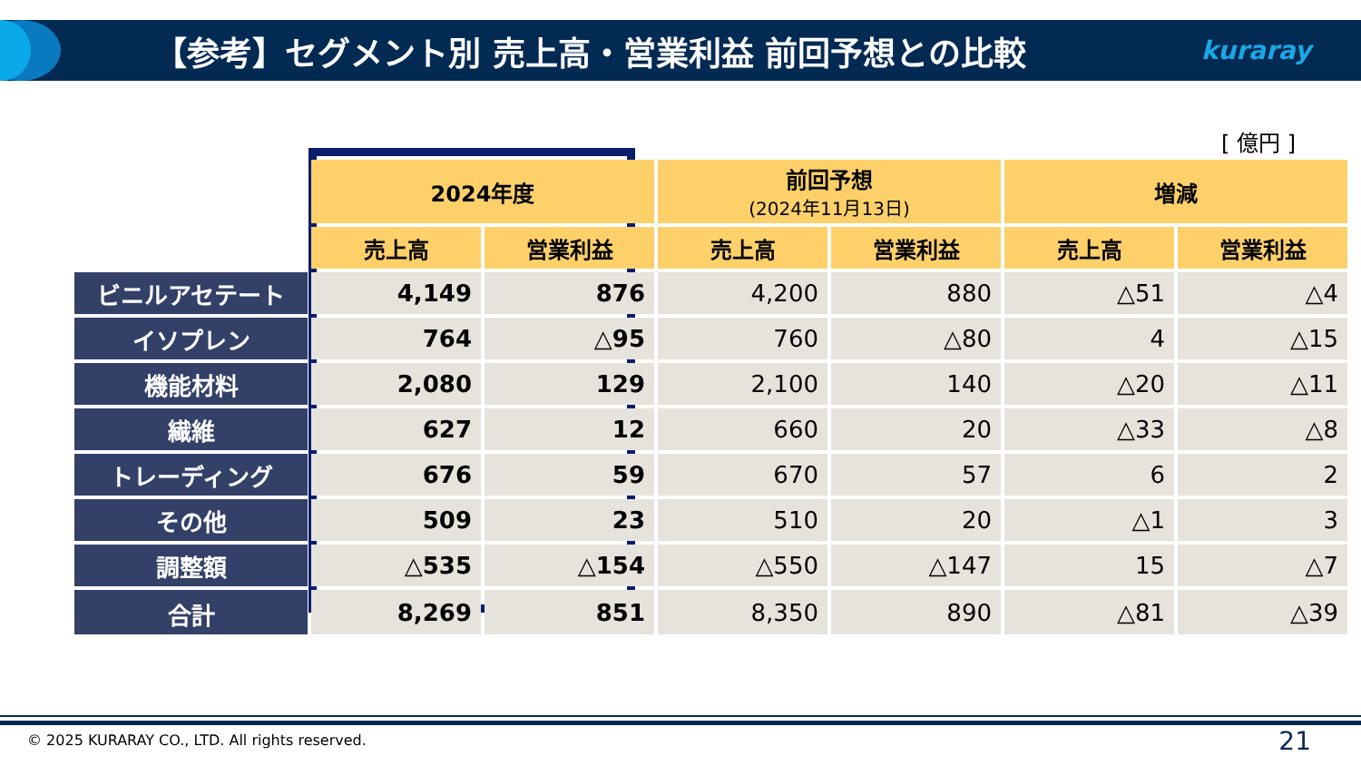【参考】セグメント別 売上高・営業利益 前回予想との比較
kuraray
[ 億円 ]
| | 2024年度 | | 前回予想 (2024年11月13日) | | 増減 | |
| | 売上高 | 営業利益 | 売上高 | 営業利益 | 売上高 | 営業利益 |
| ビニルアセテート | 4,149 | 876 | 4,200 | 880 | △51 | △4 |
| イソプレン | 764 | △95 | 760 | △80 | 4 | △15 |
| 機能材料 | 2,080 | 129 | 2,100 | 140 | △20 | △11 |
| 繊維 | 627 | 12 | 660 | 20 | △33 | △8 |
| トレーディング | 676 | 59 | 670 | 57 | 6 | 2 |
| その他 | 509 | 23 | 510 | 20 | △1 | 3 |
| 調整額 | △535 | △154 | △550 | △147 | 15 | △7 |
| 合計 | 8,269 | 851 | 8,350 | 890 | △81 | △39 |
© 2025 KURARAY CO., LTD. All rights reserved.
21